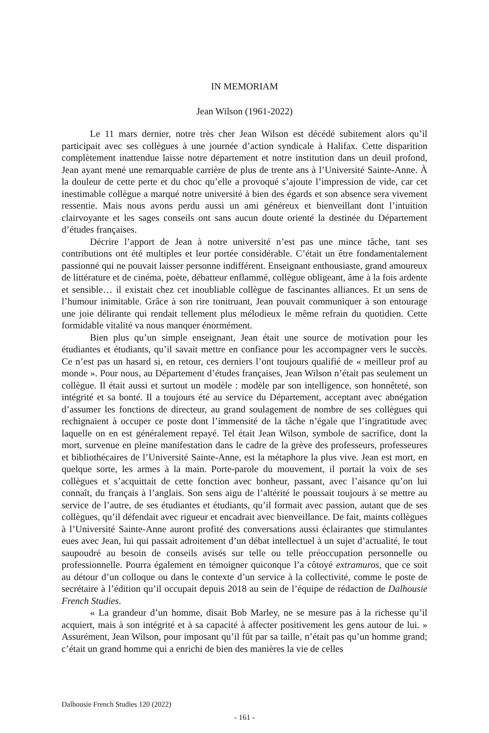IN MEMORIAM
Jean Wilson (1961-2022)
Le 11 mars dernier, notre très cher Jean Wilson est décédé subitement alors qu’il participait avec ses collègues à une journée d’action syndicale à Halifax. Cette disparition complètement inattendue laisse notre département et notre institution dans un deuil profond, Jean ayant mené une remarquable carrière de plus de trente ans à l’Université Sainte-Anne. À la douleur de cette perte et du choc qu’elle a provoqué s’ajoute l’impression de vide, car cet inestimable collègue a marqué notre université à bien des égards et son absence sera vivement ressentie. Mais nous avons perdu aussi un ami généreux et bienveillant dont l’intuition clairvoyante et les sages conseils ont sans aucun doute orienté la destinée du Département d’études françaises.
Décrire l’apport de Jean à notre université n’est pas une mince tâche, tant ses contributions ont été multiples et leur portée considérable. C’était un être fondamentalement passionné qui ne pouvait laisser personne indifférent. Enseignant enthousiaste, grand amoureux de littérature et de cinéma, poète, débatteur enflammé, collègue obligeant, âme à la fois ardente et sensible… il existait chez cet inoubliable collègue de fascinantes alliances. Et un sens de l’humour inimitable. Grâce à son rire tonitruant, Jean pouvait communiquer à son entourage une joie délirante qui rendait tellement plus mélodieux le même refrain du quotidien. Cette formidable vitalité va nous manquer énormément.
Bien plus qu’un simple enseignant, Jean était une source de motivation pour les étudiantes et étudiants, qu’il savait mettre en confiance pour les accompagner vers le succès. Ce n’est pas un hasard si, en retour, ces derniers l’ont toujours qualifié de « meilleur prof au monde ». Pour nous, au Département d’études françaises, Jean Wilson n’était pas seulement un collègue. Il était aussi et surtout un modèle : modèle par son intelligence, son honnêteté, son intégrité et sa bonté. Il a toujours été au service du Département, acceptant avec abnégation d’assumer les fonctions de directeur, au grand soulagement de nombre de ses collègues qui rechignaient à occuper ce poste dont l’immensité de la tâche n’égale que l’ingratitude avec laquelle on en est généralement repayé. Tel était Jean Wilson, symbole de sacrifice, dont la mort, survenue en pleine manifestation dans le cadre de la grève des professeurs, professeures et bibliothécaires de l’Université Sainte-Anne, est la métaphore la plus vive. Jean est mort, en quelque sorte, les armes à la main. Porte-parole du mouvement, il portait la voix de ses collègues et s’acquittait de cette fonction avec bonheur, passant, avec l’aisance qu’on lui connaît, du français à l’anglais. Son sens aigu de l’altérité le poussait toujours à se mettre au service de l’autre, de ses étudiantes et étudiants, qu’il formait avec passion, autant que de ses collègues, qu’il défendait avec rigueur et encadrait avec bienveillance. De fait, maints collègues à l’Université Sainte-Anne auront profité des conversations aussi éclairantes que stimulantes eues avec Jean, lui qui passait adroitement d’un débat intellectuel à un sujet d’actualité, le tout saupoudré au besoin de conseils avisés sur telle ou telle préoccupation personnelle ou professionnelle. Pourra également en témoigner quiconque l’a côtoyé extramuros, que ce soit au détour d’un colloque ou dans le contexte d’un service à la collectivité, comme le poste de secrétaire à l’édition qu’il occupait depuis 2018 au sein de l’équipe de rédaction de Dalhousie French Studies.
« La grandeur d’un homme, disait Bob Marley, ne se mesure pas à la richesse qu’il acquiert, mais à son intégrité et à sa capacité à affecter positivement les gens autour de lui. » Assurément, Jean Wilson, pour imposant qu’il fût par sa taille, n’était pas qu’un homme grand; c’était un grand homme qui a enrichi de bien des manières la vie de celles
Dalhousie French Studies 120 (2022)
- 161 -